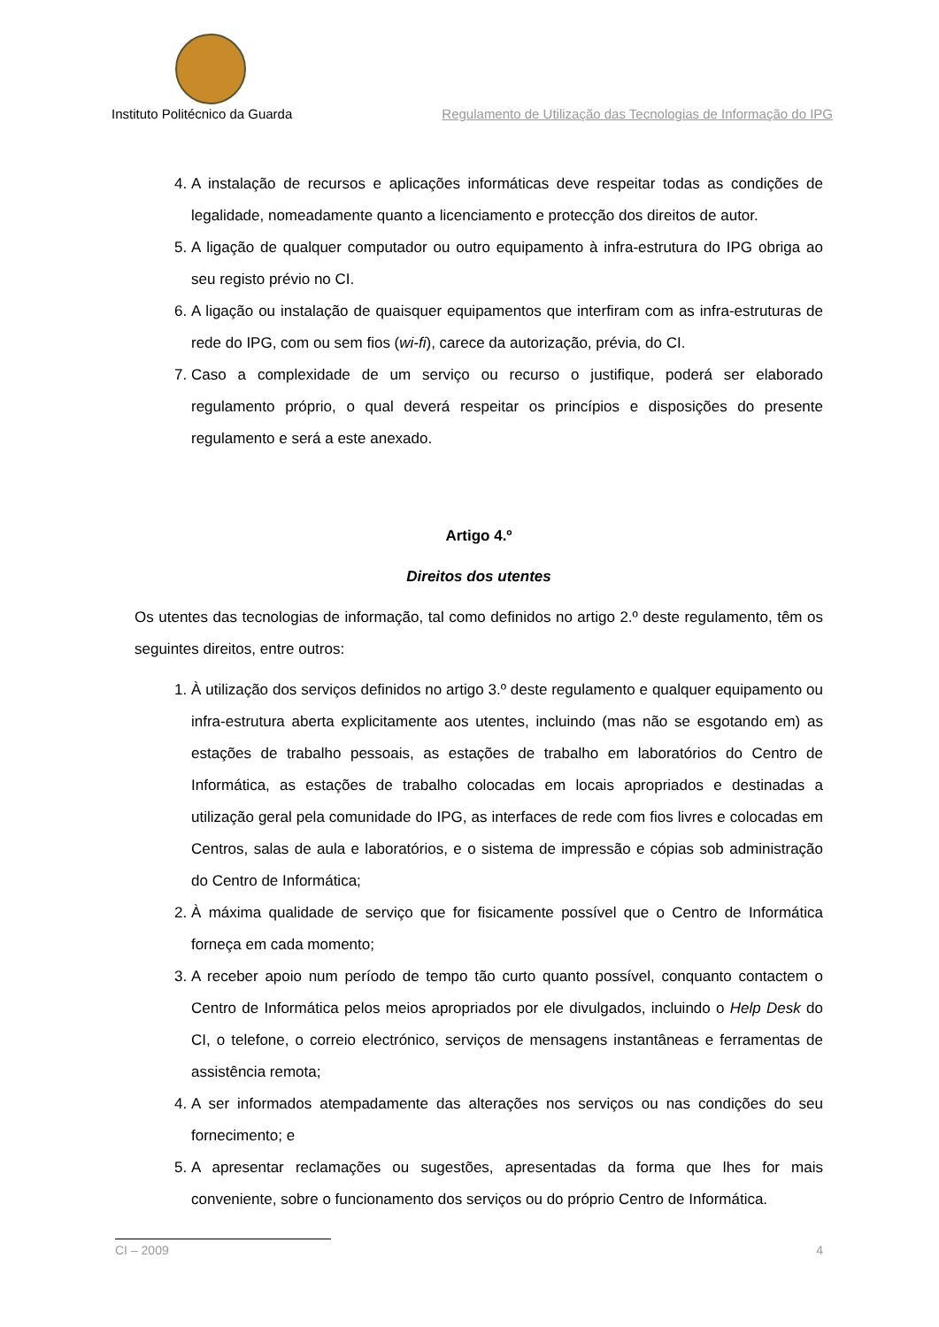Instituto Politécnico da Guarda Regulamento de Utilização das Tecnologias de Informação do IPG
4. A instalação de recursos e aplicações informáticas deve respeitar todas as condições de legalidade, nomeadamente quanto a licenciamento e protecção dos direitos de autor.
5. A ligação de qualquer computador ou outro equipamento à infra-estrutura do IPG obriga ao seu registo prévio no CI.
6. A ligação ou instalação de quaisquer equipamentos que interfiram com as infra-estruturas de rede do IPG, com ou sem fios (wi-fi), carece da autorização, prévia, do CI.
7. Caso a complexidade de um serviço ou recurso o justifique, poderá ser elaborado regulamento próprio, o qual deverá respeitar os princípios e disposições do presente regulamento e será a este anexado.
Artigo 4.º
Direitos dos utentes
Os utentes das tecnologias de informação, tal como definidos no artigo 2.º deste regulamento, têm os seguintes direitos, entre outros:
1. À utilização dos serviços definidos no artigo 3.º deste regulamento e qualquer equipamento ou infra-estrutura aberta explicitamente aos utentes, incluindo (mas não se esgotando em) as estações de trabalho pessoais, as estações de trabalho em laboratórios do Centro de Informática, as estações de trabalho colocadas em locais apropriados e destinadas a utilização geral pela comunidade do IPG, as interfaces de rede com fios livres e colocadas em Centros, salas de aula e laboratórios, e o sistema de impressão e cópias sob administração do Centro de Informática;
2. À máxima qualidade de serviço que for fisicamente possível que o Centro de Informática forneça em cada momento;
3. A receber apoio num período de tempo tão curto quanto possível, conquanto contactem o Centro de Informática pelos meios apropriados por ele divulgados, incluindo o Help Desk do CI, o telefone, o correio electrónico, serviços de mensagens instantâneas e ferramentas de assistência remota;
4. A ser informados atempadamente das alterações nos serviços ou nas condições do seu fornecimento; e
5. A apresentar reclamações ou sugestões, apresentadas da forma que lhes for mais conveniente, sobre o funcionamento dos serviços ou do próprio Centro de Informática.
CI – 2009 4